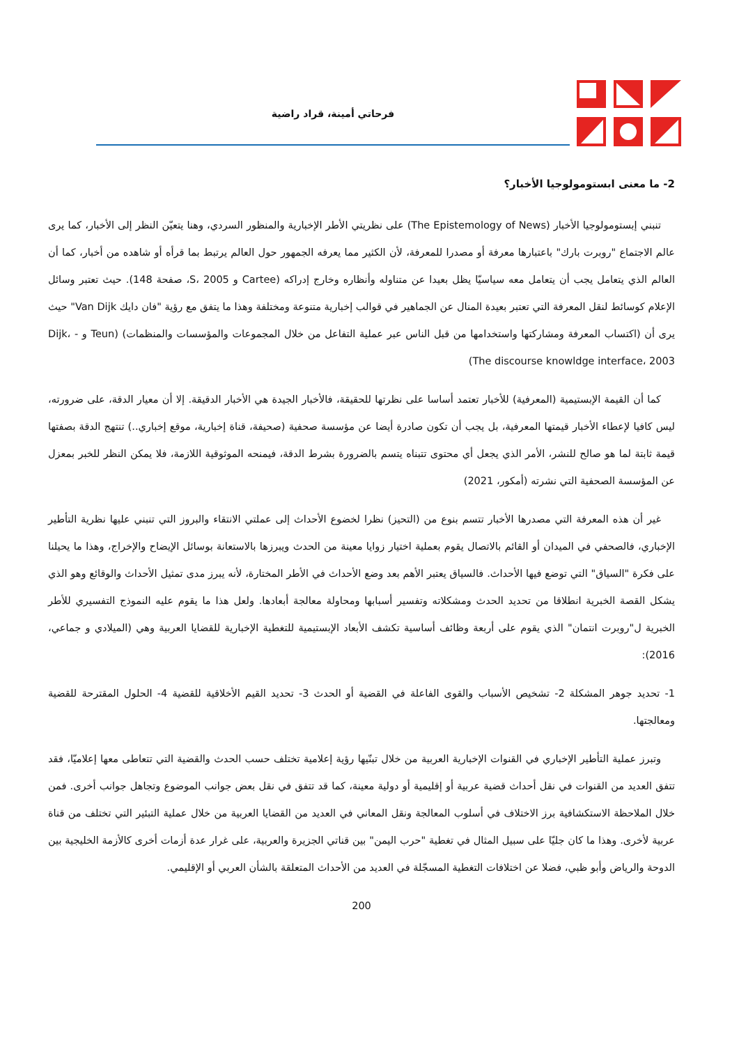فرحاتي أمينة، قراد راضية
2- ما معنى ابستومولوجيا الأخبار؟
تنبني إبستومولوجيا الأخبار (The Epistemology of News) على نظريتي الأطر الإخبارية والمنظور السردي، وهنا يتعيّن النظر إلى الأخبار، كما يرى عالم الاجتماع "روبرت بارك" باعتبارها معرفة أو مصدرا للمعرفة، لأن الكثير مما يعرفه الجمهور حول العالم يرتبط بما قرأه أو شاهده من أخبار، كما أن العالم الذي يتعامل يجب أن يتعامل معه سياسيّا يظل بعيدا عن متناوله وأنظاره وخارج إدراكه (Cartee و S، 2005، صفحة 148). حيث تعتبر وسائل الإعلام كوسائط لنقل المعرفة التي تعتبر بعيدة المنال عن الجماهير في قوالب إخبارية متنوعة ومختلفة وهذا ما يتفق مع رؤية "فان دايك Van Dijk" حيث يرى أن (اكتساب المعرفة ومشاركتها واستخدامها من قبل الناس عبر عملية التفاعل من خلال المجموعات والمؤسسات والمنظمات) (Teun و Dijk، - The discourse knowldge interface، 2003)
كما أن القيمة الإبستيمية (المعرفية) للأخبار تعتمد أساسا على نظرتها للحقيقة، فالأخبار الجيدة هي الأخبار الدقيقة. إلا أن معيار الدقة، على ضرورته، ليس كافيا لإعطاء الأخبار قيمتها المعرفية، بل يجب أن تكون صادرة أيضا عن مؤسسة صحفية (صحيفة، قناة إخبارية، موقع إخباري..) تنتهج الدقة بصفتها قيمة ثابتة لما هو صالح للنشر، الأمر الذي يجعل أي محتوى تتبناه يتسم بالضرورة بشرط الدقة، فيمنحه الموثوقية اللازمة، فلا يمكن النظر للخبر بمعزل عن المؤسسة الصحفية التي نشرته (أمكور، 2021)
غير أن هذه المعرفة التي مصدرها الأخبار تتسم بنوع من (التحيز) نظرا لخضوع الأحداث إلى عملتي الانتقاء والبروز التي تنبني عليها نظرية التأطير الإخباري، فالصحفي في الميدان أو القائم بالاتصال يقوم بعملية اختيار زوايا معينة من الحدث ويبرزها بالاستعانة بوسائل الإيضاح والإخراج، وهذا ما يحيلنا على فكرة "السياق" التي توضع فيها الأحداث. فالسياق يعتبر الأهم بعد وضع الأحداث في الأطر المختارة، لأنه يبرز مدى تمثيل الأحداث والوقائع وهو الذي يشكل القصة الخبرية انطلاقا من تحديد الحدث ومشكلاته وتفسير أسبابها ومحاولة معالجة أبعادها. ولعل هذا ما يقوم عليه النموذج التفسيري للأطر الخبرية ل"روبرت انتمان" الذي يقوم على أربعة وظائف أساسية تكشف الأبعاد الإبستيمية للتغطية الإخبارية للقضايا العربية وهي (الميلادي و جماعي، 2016):
1- تحديد جوهر المشكلة 2- تشخيص الأسباب والقوى الفاعلة في القضية أو الحدث 3- تحديد القيم الأخلاقية للقضية 4- الحلول المقترحة للقضية ومعالجتها.
وتبرز عملية التأطير الإخباري في القنوات الإخبارية العربية من خلال تبنّيها رؤية إعلامية تختلف حسب الحدث والقضية التي تتعاطى معها إعلاميّا، فقد تتفق العديد من القنوات في نقل أحداث قضية عربية أو إقليمية أو دولية معينة، كما قد تتفق في نقل بعض جوانب الموضوع وتجاهل جوانب أخرى. فمن خلال الملاحظة الاستكشافية برز الاختلاف في أسلوب المعالجة ونقل المعاني في العديد من القضايا العربية من خلال عملية التبئير التي تختلف من قناة عربية لأخرى. وهذا ما كان جليّا على سبيل المثال في تغطية "حرب اليمن" بين قناتي الجزيرة والعربية، على غرار عدة أزمات أخرى كالأزمة الخليجية بين الدوحة والرياض وأبو ظبي، فضلا عن اختلافات التغطية المسجّلة في العديد من الأحداث المتعلقة بالشأن العربي أو الإقليمي.
200